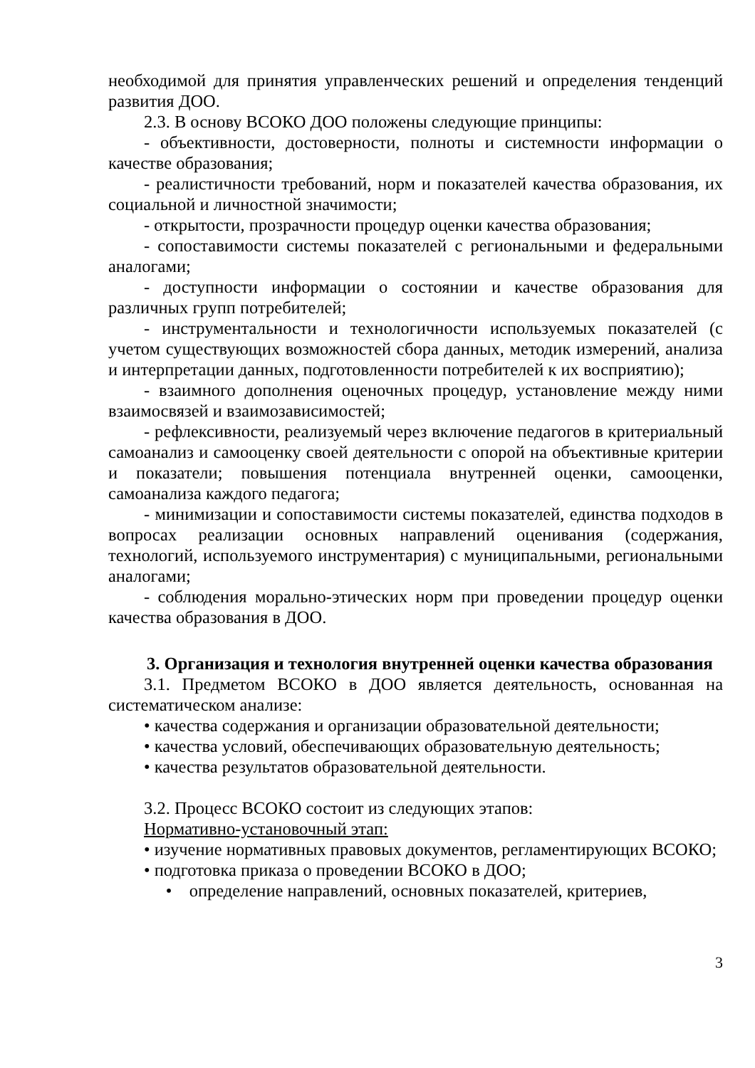необходимой для принятия управленческих решений и определения тенденций развития ДОО.
2.3. В основу ВСОКО ДОО положены следующие принципы:
- объективности, достоверности, полноты и системности информации о качестве образования;
- реалистичности требований, норм и показателей качества образования, их социальной и личностной значимости;
- открытости, прозрачности процедур оценки качества образования;
- сопоставимости системы показателей с региональными и федеральными аналогами;
- доступности информации о состоянии и качестве образования для различных групп потребителей;
- инструментальности и технологичности используемых показателей (с учетом существующих возможностей сбора данных, методик измерений, анализа и интерпретации данных, подготовленности потребителей к их восприятию);
- взаимного дополнения оценочных процедур, установление между ними взаимосвязей и взаимозависимостей;
- рефлексивности, реализуемый через включение педагогов в критериальный самоанализ и самооценку своей деятельности с опорой на объективные критерии и показатели; повышения потенциала внутренней оценки, самооценки, самоанализа каждого педагога;
- минимизации и сопоставимости системы показателей, единства подходов в вопросах реализации основных направлений оценивания (содержания, технологий, используемого инструментария) с муниципальными, региональными аналогами;
- соблюдения морально-этических норм при проведении процедур оценки качества образования в ДОО.
3. Организация и технология внутренней оценки качества образования
3.1. Предметом ВСОКО в ДОО является деятельность, основанная на систематическом анализе:
• качества содержания и организации образовательной деятельности;
• качества условий, обеспечивающих образовательную деятельность;
• качества результатов образовательной деятельности.
3.2. Процесс ВСОКО состоит из следующих этапов:
Нормативно-установочный этап:
• изучение нормативных правовых документов, регламентирующих ВСОКО;
• подготовка приказа о проведении ВСОКО в ДОО;
• определение направлений, основных показателей, критериев,
3